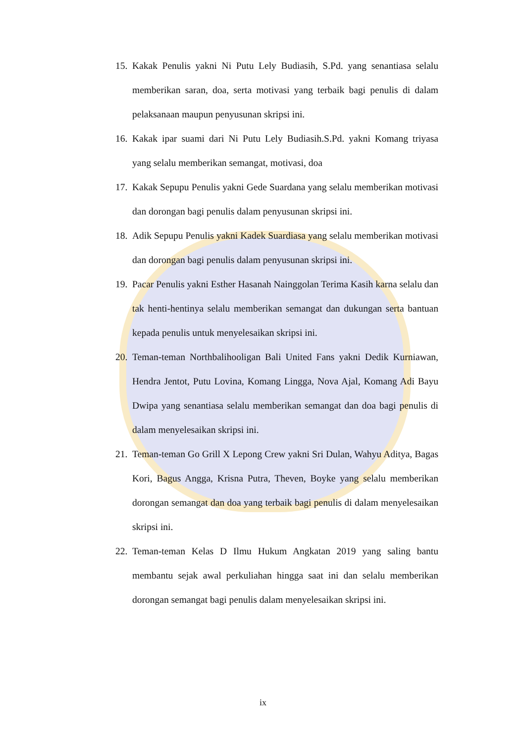15. Kakak Penulis yakni Ni Putu Lely Budiasih, S.Pd. yang senantiasa selalu memberikan saran, doa, serta motivasi yang terbaik bagi penulis di dalam pelaksanaan maupun penyusunan skripsi ini.
16. Kakak ipar suami dari Ni Putu Lely Budiasih.S.Pd. yakni Komang triyasa yang selalu memberikan semangat, motivasi, doa
17. Kakak Sepupu Penulis yakni Gede Suardana yang selalu memberikan motivasi dan dorongan bagi penulis dalam penyusunan skripsi ini.
18. Adik Sepupu Penulis yakni Kadek Suardiasa yang selalu memberikan motivasi dan dorongan bagi penulis dalam penyusunan skripsi ini.
19. Pacar Penulis yakni Esther Hasanah Nainggolan Terima Kasih karna selalu dan tak henti-hentinya selalu memberikan semangat dan dukungan serta bantuan kepada penulis untuk menyelesaikan skripsi ini.
20. Teman-teman Northbalihooligan Bali United Fans yakni Dedik Kurniawan, Hendra Jentot, Putu Lovina, Komang Lingga, Nova Ajal, Komang Adi Bayu Dwipa yang senantiasa selalu memberikan semangat dan doa bagi penulis di dalam menyelesaikan skripsi ini.
21. Teman-teman Go Grill X Lepong Crew yakni Sri Dulan, Wahyu Aditya, Bagas Kori, Bagus Angga, Krisna Putra, Theven, Boyke yang selalu memberikan dorongan semangat dan doa yang terbaik bagi penulis di dalam menyelesaikan skripsi ini.
22. Teman-teman Kelas D Ilmu Hukum Angkatan 2019 yang saling bantu membantu sejak awal perkuliahan hingga saat ini dan selalu memberikan dorongan semangat bagi penulis dalam menyelesaikan skripsi ini.
ix